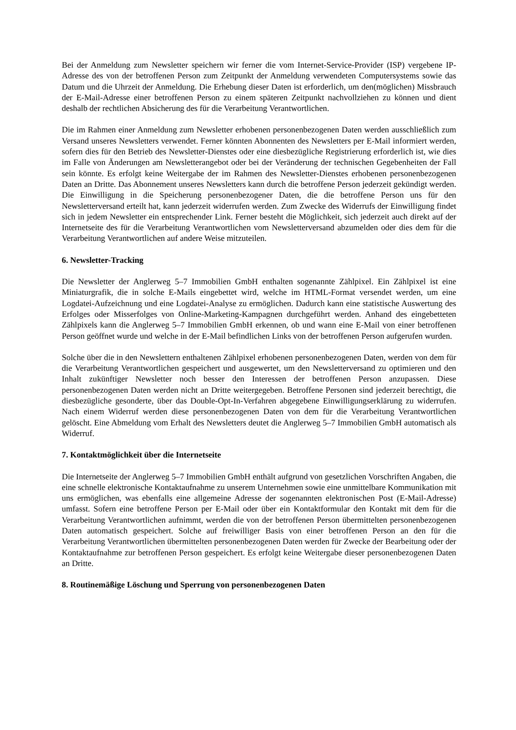Bei der Anmeldung zum Newsletter speichern wir ferner die vom Internet-Service-Provider (ISP) vergebene IP-Adresse des von der betroffenen Person zum Zeitpunkt der Anmeldung verwendeten Computersystems sowie das Datum und die Uhrzeit der Anmeldung. Die Erhebung dieser Daten ist erforderlich, um den(möglichen) Missbrauch der E-Mail-Adresse einer betroffenen Person zu einem späteren Zeitpunkt nachvollziehen zu können und dient deshalb der rechtlichen Absicherung des für die Verarbeitung Verantwortlichen.
Die im Rahmen einer Anmeldung zum Newsletter erhobenen personenbezogenen Daten werden ausschließlich zum Versand unseres Newsletters verwendet. Ferner könnten Abonnenten des Newsletters per E-Mail informiert werden, sofern dies für den Betrieb des Newsletter-Dienstes oder eine diesbezügliche Registrierung erforderlich ist, wie dies im Falle von Änderungen am Newsletterangebot oder bei der Veränderung der technischen Gegebenheiten der Fall sein könnte. Es erfolgt keine Weitergabe der im Rahmen des Newsletter-Dienstes erhobenen personenbezogenen Daten an Dritte. Das Abonnement unseres Newsletters kann durch die betroffene Person jederzeit gekündigt werden. Die Einwilligung in die Speicherung personenbezogener Daten, die die betroffene Person uns für den Newsletterversand erteilt hat, kann jederzeit widerrufen werden. Zum Zwecke des Widerrufs der Einwilligung findet sich in jedem Newsletter ein entsprechender Link. Ferner besteht die Möglichkeit, sich jederzeit auch direkt auf der Internetseite des für die Verarbeitung Verantwortlichen vom Newsletterversand abzumelden oder dies dem für die Verarbeitung Verantwortlichen auf andere Weise mitzuteilen.
6. Newsletter-Tracking
Die Newsletter der Anglerweg 5–7 Immobilien GmbH enthalten sogenannte Zählpixel. Ein Zählpixel ist eine Miniaturgrafik, die in solche E-Mails eingebettet wird, welche im HTML-Format versendet werden, um eine Logdatei-Aufzeichnung und eine Logdatei-Analyse zu ermöglichen. Dadurch kann eine statistische Auswertung des Erfolges oder Misserfolges von Online-Marketing-Kampagnen durchgeführt werden. Anhand des eingebetteten Zählpixels kann die Anglerweg 5–7 Immobilien GmbH erkennen, ob und wann eine E-Mail von einer betroffenen Person geöffnet wurde und welche in der E-Mail befindlichen Links von der betroffenen Person aufgerufen wurden.
Solche über die in den Newslettern enthaltenen Zählpixel erhobenen personenbezogenen Daten, werden von dem für die Verarbeitung Verantwortlichen gespeichert und ausgewertet, um den Newsletterversand zu optimieren und den Inhalt zukünftiger Newsletter noch besser den Interessen der betroffenen Person anzupassen. Diese personenbezogenen Daten werden nicht an Dritte weitergegeben. Betroffene Personen sind jederzeit berechtigt, die diesbezügliche gesonderte, über das Double-Opt-In-Verfahren abgegebene Einwilligungserklärung zu widerrufen. Nach einem Widerruf werden diese personenbezogenen Daten von dem für die Verarbeitung Verantwortlichen gelöscht. Eine Abmeldung vom Erhalt des Newsletters deutet die Anglerweg 5–7 Immobilien GmbH automatisch als Widerruf.
7. Kontaktmöglichkeit über die Internetseite
Die Internetseite der Anglerweg 5–7 Immobilien GmbH enthält aufgrund von gesetzlichen Vorschriften Angaben, die eine schnelle elektronische Kontaktaufnahme zu unserem Unternehmen sowie eine unmittelbare Kommunikation mit uns ermöglichen, was ebenfalls eine allgemeine Adresse der sogenannten elektronischen Post (E-Mail-Adresse) umfasst. Sofern eine betroffene Person per E-Mail oder über ein Kontaktformular den Kontakt mit dem für die Verarbeitung Verantwortlichen aufnimmt, werden die von der betroffenen Person übermittelten personenbezogenen Daten automatisch gespeichert. Solche auf freiwilliger Basis von einer betroffenen Person an den für die Verarbeitung Verantwortlichen übermittelten personenbezogenen Daten werden für Zwecke der Bearbeitung oder der Kontaktaufnahme zur betroffenen Person gespeichert. Es erfolgt keine Weitergabe dieser personenbezogenen Daten an Dritte.
8. Routinemäßige Löschung und Sperrung von personenbezogenen Daten